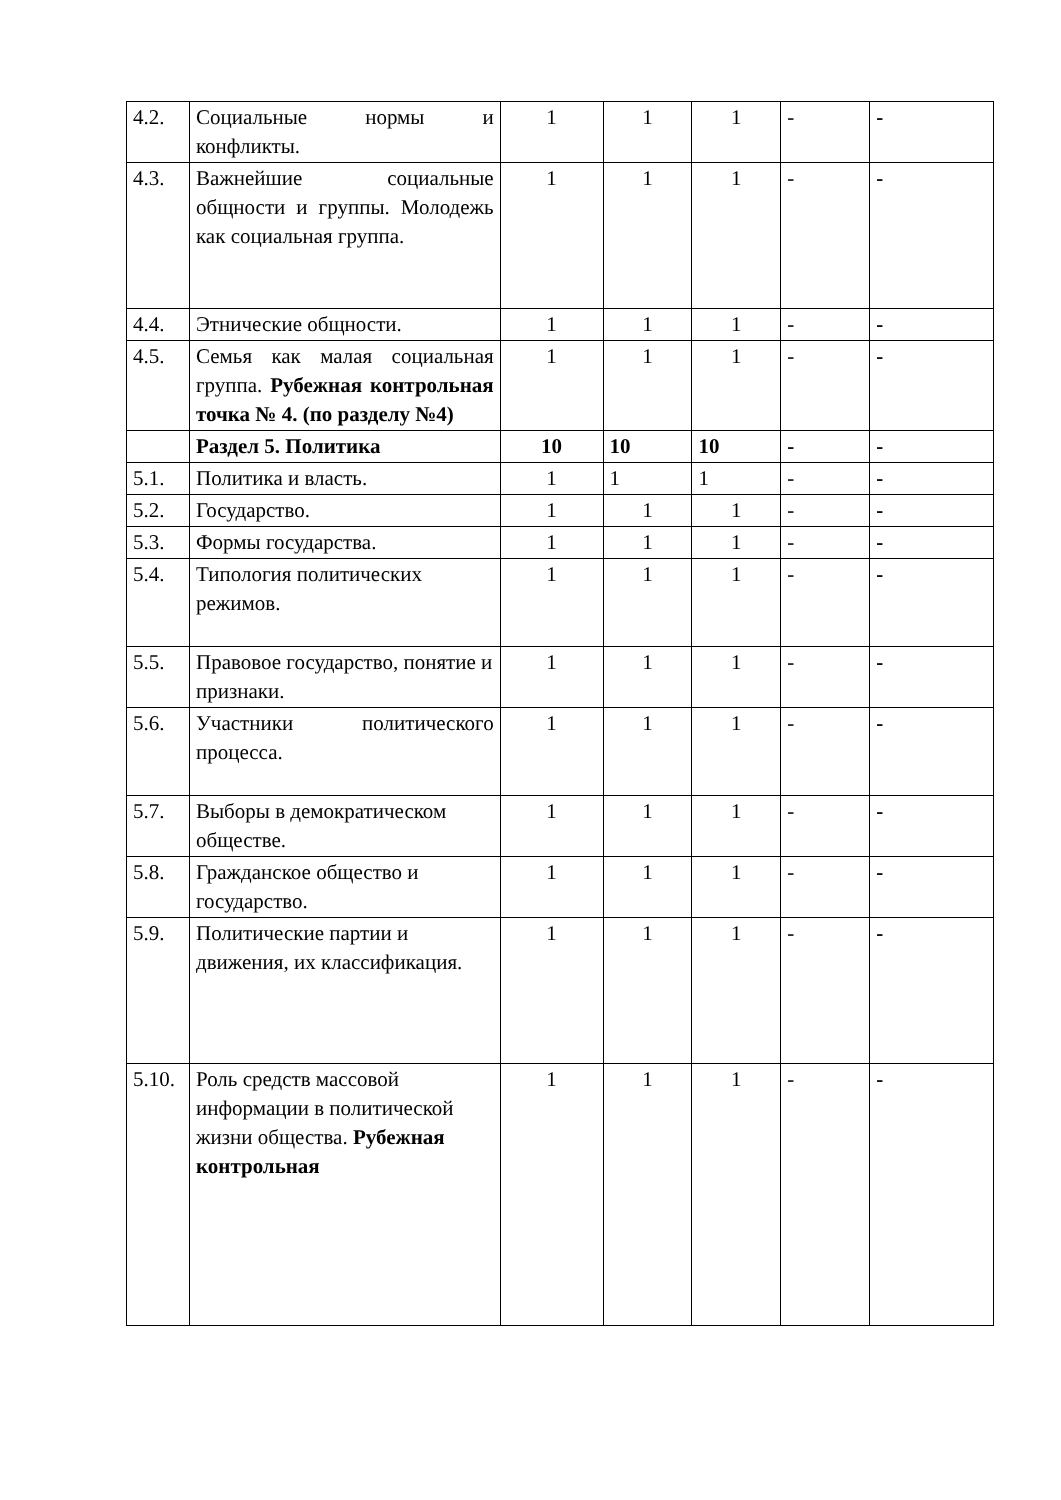| 4.2. | Социальные нормы и конфликты. | 1 | 1 | 1 | - | - |
| 4.3. | Важнейшие социальные общности и группы. Молодежь как социальная группа. | 1 | 1 | 1 | - | - |
| 4.4. | Этнические общности. | 1 | 1 | 1 | - | - |
| 4.5. | Семья как малая социальная группа. Рубежная контрольная точка № 4. (по разделу №4) | 1 | 1 | 1 | - | - |
| | Раздел 5. Политика | 10 | 10 | 10 | - | - |
| 5.1. | Политика и власть. | 1 | 1 | 1 | - | - |
| 5.2. | Государство. | 1 | 1 | 1 | - | - |
| 5.3. | Формы государства. | 1 | 1 | 1 | - | - |
| 5.4. | Типология политических режимов. | 1 | 1 | 1 | - | - |
| 5.5. | Правовое государство, понятие и признаки. | 1 | 1 | 1 | - | - |
| 5.6. | Участники политического процесса. | 1 | 1 | 1 | - | - |
| 5.7. | Выборы в демократическом обществе. | 1 | 1 | 1 | - | - |
| 5.8. | Гражданское общество и государство. | 1 | 1 | 1 | - | - |
| 5.9. | Политические партии и движения, их классификация. | 1 | 1 | 1 | - | - |
| 5.10. | Роль средств массовой информации в политической жизни общества. Рубежная контрольная | 1 | 1 | 1 | - | - |